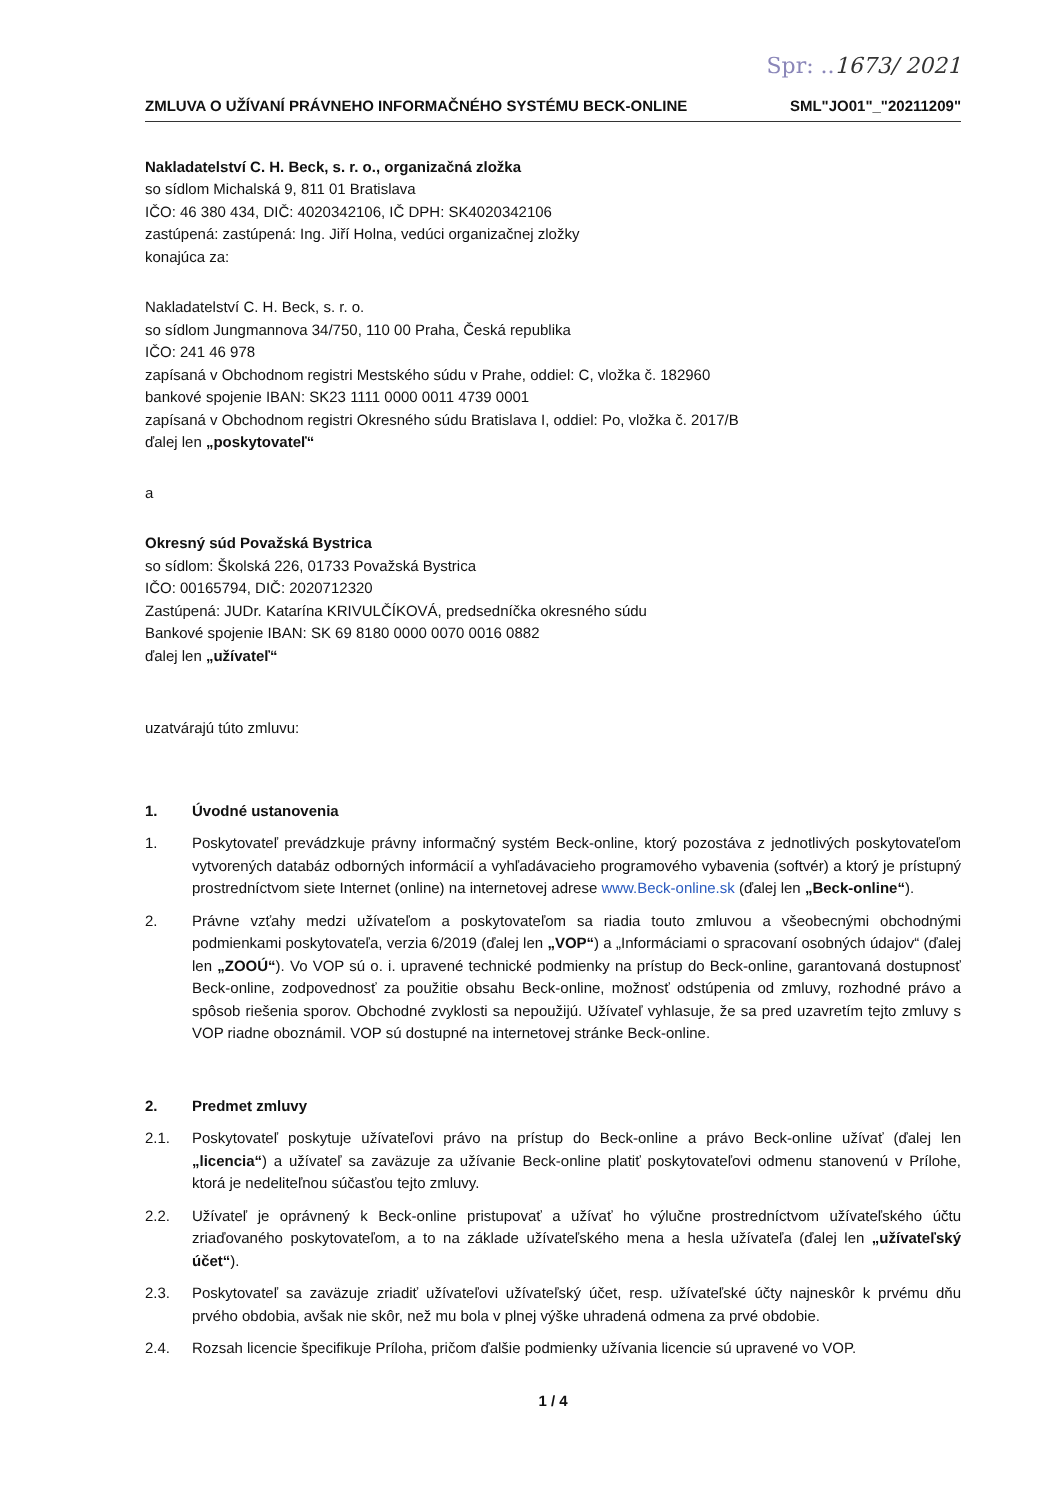Spr: ..1673/ 2021
ZMLUVA O UŽÍVANÍ PRÁVNEHO INFORMAČNÉHO SYSTÉMU BECK-ONLINE SML"JO01"_"20211209"
Nakladatelství C. H. Beck, s. r. o., organizačná zložka
so sídlom Michalská 9, 811 01 Bratislava
IČO: 46 380 434, DIČ: 4020342106, IČ DPH: SK4020342106
zastúpená: zastúpená: Ing. Jiří Holna, vedúci organizačnej zložky
konajúca za:
Nakladatelství C. H. Beck, s. r. o.
so sídlom Jungmannova 34/750, 110 00 Praha, Česká republika
IČO: 241 46 978
zapísaná v Obchodnom registri Mestského súdu v Prahe, oddiel: C, vložka č. 182960
bankové spojenie IBAN: SK23 1111 0000 0011 4739 0001
zapísaná v Obchodnom registri Okresného súdu Bratislava I, oddiel: Po, vložka č. 2017/B
ďalej len „poskytovateľ“
a
Okresný súd Považská Bystrica
so sídlom: Školská 226, 01733 Považská Bystrica
IČO: 00165794, DIČ: 2020712320
Zastúpená: JUDr. Katarína KRIVULČÍKOVÁ, predsedníčka okresného súdu
Bankové spojenie IBAN: SK 69 8180 0000 0070 0016 0882
ďalej len „užívateľ“
uzatvárajú túto zmluvu:
1. Úvodné ustanovenia
1. Poskytovateľ prevádzkuje právny informačný systém Beck-online, ktorý pozostáva z jednotlivých poskytovateľom vytvorených databáz odborných informácií a vyhľadávacieho programového vybavenia (softvér) a ktorý je prístupný prostredníctvom siete Internet (online) na internetovej adrese www.Beck-online.sk (ďalej len „Beck-online“).
2. Právne vzťahy medzi užívateľom a poskytovateľom sa riadia touto zmluvou a všeobecnými obchodnými podmienkami poskytovateľa, verzia 6/2019 (ďalej len „VOP“) a „Informáciami o spracovaní osobných údajov“ (ďalej len „ZOOÚ“). Vo VOP sú o. i. upravené technické podmienky na prístup do Beck-online, garantovaná dostupnosť Beck-online, zodpovednosť za použitie obsahu Beck-online, možnosť odstúpenia od zmluvy, rozhodné právo a spôsob riešenia sporov. Obchodné zvyklosti sa nepoužijú. Užívateľ vyhlasuje, že sa pred uzavretím tejto zmluvy s VOP riadne oboznámil. VOP sú dostupné na internetovej stránke Beck-online.
2. Predmet zmluvy
2.1. Poskytovateľ poskytuje užívateľovi právo na prístup do Beck-online a právo Beck-online užívať (ďalej len „licencia“) a užívateľ sa zaväzuje za užívanie Beck-online platiť poskytovateľovi odmenu stanovenú v Prílohe, ktorá je nedeliteľnou súčasťou tejto zmluvy.
2.2. Užívateľ je oprávnený k Beck-online pristupovať a užívať ho výlučne prostredníctvom užívateľského účtu zriaďovaného poskytovateľom, a to na základe užívateľského mena a hesla užívateľa (ďalej len „užívateľský účet“).
2.3. Poskytovateľ sa zaväzuje zriadiť užívateľovi užívateľský účet, resp. užívateľské účty najneskôr k prvému dňu prvého obdobia, avšak nie skôr, než mu bola v plnej výške uhradená odmena za prvé obdobie.
2.4. Rozsah licencie špecifikuje Príloha, pričom ďalšie podmienky užívania licencie sú upravené vo VOP.
1 / 4